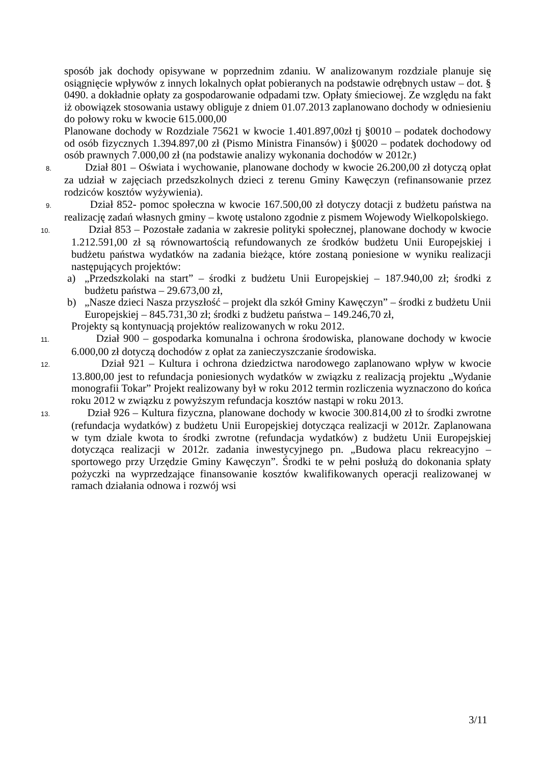sposób jak dochody opisywane w poprzednim zdaniu. W analizowanym rozdziale planuje się osiągnięcie wpływów z innych lokalnych opłat pobieranych na podstawie odrębnych ustaw – dot. § 0490. a dokładnie opłaty za gospodarowanie odpadami tzw. Opłaty śmieciowej. Ze względu na fakt iż obowiązek stosowania ustawy obliguje z dniem 01.07.2013 zaplanowano dochody w odniesieniu do połowy roku w kwocie 615.000,00
Planowane dochody w Rozdziale 75621 w kwocie 1.401.897,00zł tj §0010 – podatek dochodowy od osób fizycznych 1.394.897,00 zł (Pismo Ministra Finansów) i §0020 – podatek dochodowy od osób prawnych 7.000,00 zł (na podstawie analizy wykonania dochodów w 2012r.)
8. Dział 801 – Oświata i wychowanie, planowane dochody w kwocie 26.200,00 zł dotyczą opłat za udział w zajęciach przedszkolnych dzieci z terenu Gminy Kawęczyn (refinansowanie przez rodziców kosztów wyżywienia).
9. Dział 852- pomoc społeczna w kwocie 167.500,00 zł dotyczy dotacji z budżetu państwa na realizację zadań własnych gminy – kwotę ustalono zgodnie z pismem Wojewody Wielkopolskiego.
10. Dział 853 – Pozostałe zadania w zakresie polityki społecznej, planowane dochody w kwocie 1.212.591,00 zł są równowartością refundowanych ze środków budżetu Unii Europejskiej i budżetu państwa wydatków na zadania bieżące, które zostaną poniesione w wyniku realizacji następujących projektów:
a) „Przedszkolaki na start” – środki z budżetu Unii Europejskiej – 187.940,00 zł; środki z budżetu państwa – 29.673,00 zł,
b) „Nasze dzieci Nasza przyszłość – projekt dla szkół Gminy Kawęczyn” – środki z budżetu Unii Europejskiej – 845.731,30 zł; środki z budżetu państwa – 149.246,70 zł,
Projekty są kontynuacją projektów realizowanych w roku 2012.
11. Dział 900 – gospodarka komunalna i ochrona środowiska, planowane dochody w kwocie 6.000,00 zł dotyczą dochodów z opłat za zanieczyszczanie środowiska.
12. Dział 921 – Kultura i ochrona dziedzictwa narodowego zaplanowano wpływ w kwocie 13.800,00 jest to refundacja poniesionych wydatków w związku z realizacją projektu „Wydanie monografii Tokar” Projekt realizowany był w roku 2012 termin rozliczenia wyznaczono do końca roku 2012 w związku z powyższym refundacja kosztów nastąpi w roku 2013.
13. Dział 926 – Kultura fizyczna, planowane dochody w kwocie 300.814,00 zł to środki zwrotne (refundacja wydatków) z budżetu Unii Europejskiej dotycząca realizacji w 2012r. Zaplanowana w tym dziale kwota to środki zwrotne (refundacja wydatków) z budżetu Unii Europejskiej dotycząca realizacji w 2012r. zadania inwestycyjnego pn. „Budowa placu rekreacyjno – sportowego przy Urzędzie Gminy Kawęczyn”. Środki te w pełni posłużą do dokonania spłaty pożyczki na wyprzedzające finansowanie kosztów kwalifikowanych operacji realizowanej w ramach działania odnowa i rozwój wsi
3/11